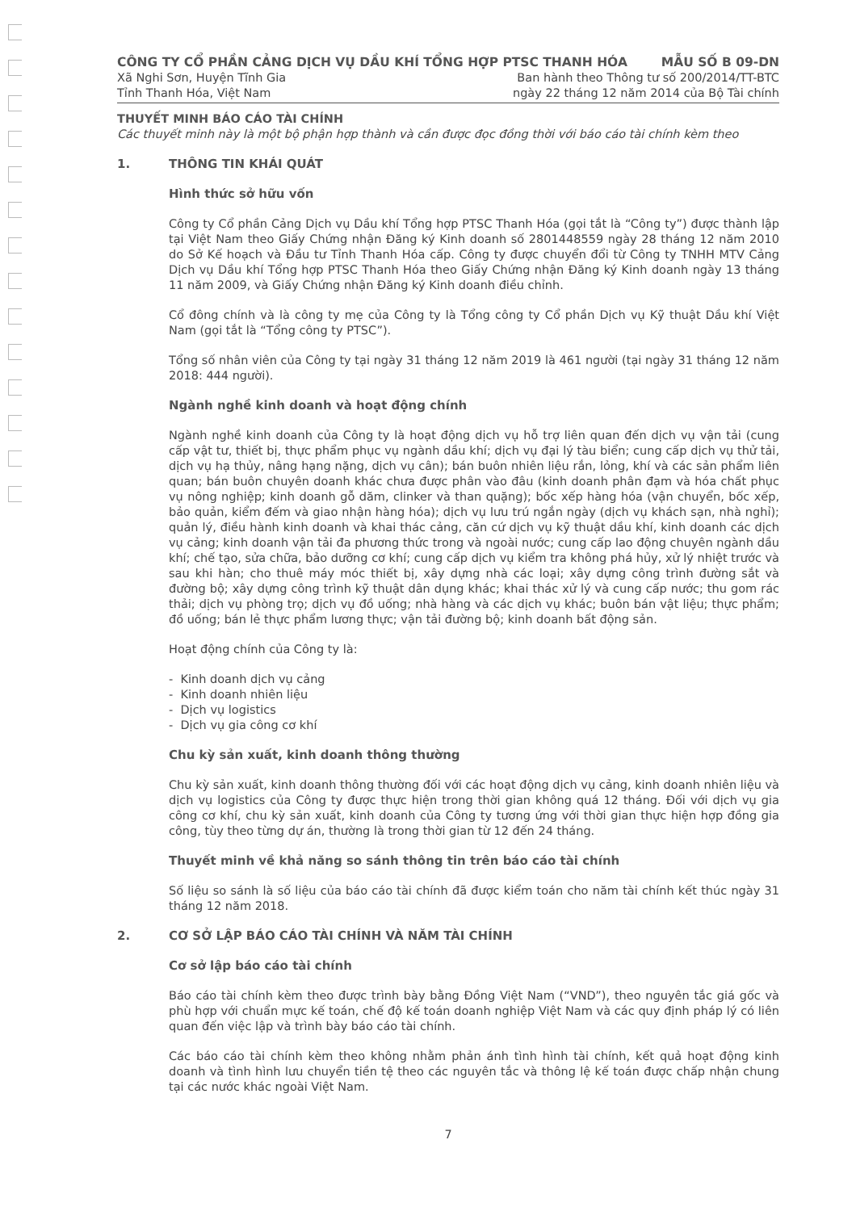CÔNG TY CỔ PHẦN CẢNG DỊCH VỤ DẦU KHÍ TỔNG HỢP PTSC THANH HÓA MẪU SỐ B 09-DN
Xã Nghi Sơn, Huyện Tĩnh Gia Ban hành theo Thông tư số 200/2014/TT-BTC
Tỉnh Thanh Hóa, Việt Nam ngày 22 tháng 12 năm 2014 của Bộ Tài chính
THUYẾT MINH BÁO CÁO TÀI CHÍNH
Các thuyết minh này là một bộ phận hợp thành và cần được đọc đồng thời với báo cáo tài chính kèm theo
1. THÔNG TIN KHÁI QUÁT
Hình thức sở hữu vốn
Công ty Cổ phần Cảng Dịch vụ Dầu khí Tổng hợp PTSC Thanh Hóa (gọi tắt là “Công ty”) được thành lập tại Việt Nam theo Giấy Chứng nhận Đăng ký Kinh doanh số 2801448559 ngày 28 tháng 12 năm 2010 do Sở Kế hoạch và Đầu tư Tỉnh Thanh Hóa cấp. Công ty được chuyển đổi từ Công ty TNHH MTV Cảng Dịch vụ Dầu khí Tổng hợp PTSC Thanh Hóa theo Giấy Chứng nhận Đăng ký Kinh doanh ngày 13 tháng 11 năm 2009, và Giấy Chứng nhận Đăng ký Kinh doanh điều chỉnh.
Cổ đông chính và là công ty mẹ của Công ty là Tổng công ty Cổ phần Dịch vụ Kỹ thuật Dầu khí Việt Nam (gọi tắt là “Tổng công ty PTSC”).
Tổng số nhân viên của Công ty tại ngày 31 tháng 12 năm 2019 là 461 người (tại ngày 31 tháng 12 năm 2018: 444 người).
Ngành nghề kinh doanh và hoạt động chính
Ngành nghề kinh doanh của Công ty là hoạt động dịch vụ hỗ trợ liên quan đến dịch vụ vận tải (cung cấp vật tư, thiết bị, thực phẩm phục vụ ngành dầu khí; dịch vụ đại lý tàu biển; cung cấp dịch vụ thử tải, dịch vụ hạ thủy, nâng hạng nặng, dịch vụ cân); bán buôn nhiên liệu rắn, lỏng, khí và các sản phẩm liên quan; bán buôn chuyên doanh khác chưa được phân vào đâu (kinh doanh phân đạm và hóa chất phục vụ nông nghiệp; kinh doanh gỗ dăm, clinker và than quặng); bốc xếp hàng hóa (vận chuyển, bốc xếp, bảo quản, kiểm đếm và giao nhận hàng hóa); dịch vụ lưu trú ngắn ngày (dịch vụ khách sạn, nhà nghỉ); quản lý, điều hành kinh doanh và khai thác cảng, căn cứ dịch vụ kỹ thuật dầu khí, kinh doanh các dịch vụ cảng; kinh doanh vận tải đa phương thức trong và ngoài nước; cung cấp lao động chuyên ngành dầu khí; chế tạo, sửa chữa, bảo dưỡng cơ khí; cung cấp dịch vụ kiểm tra không phá hủy, xử lý nhiệt trước và sau khi hàn; cho thuê máy móc thiết bị, xây dựng nhà các loại; xây dựng công trình đường sắt và đường bộ; xây dựng công trình kỹ thuật dân dụng khác; khai thác xử lý và cung cấp nước; thu gom rác thải; dịch vụ phòng trọ; dịch vụ đồ uống; nhà hàng và các dịch vụ khác; buôn bán vật liệu; thực phẩm; đồ uống; bán lẻ thực phẩm lương thực; vận tải đường bộ; kinh doanh bất động sản.
Hoạt động chính của Công ty là:
- Kinh doanh dịch vụ cảng
- Kinh doanh nhiên liệu
- Dịch vụ logistics
- Dịch vụ gia công cơ khí
Chu kỳ sản xuất, kinh doanh thông thường
Chu kỳ sản xuất, kinh doanh thông thường đối với các hoạt động dịch vụ cảng, kinh doanh nhiên liệu và dịch vụ logistics của Công ty được thực hiện trong thời gian không quá 12 tháng. Đối với dịch vụ gia công cơ khí, chu kỳ sản xuất, kinh doanh của Công ty tương ứng với thời gian thực hiện hợp đồng gia công, tùy theo từng dự án, thường là trong thời gian từ 12 đến 24 tháng.
Thuyết minh về khả năng so sánh thông tin trên báo cáo tài chính
Số liệu so sánh là số liệu của báo cáo tài chính đã được kiểm toán cho năm tài chính kết thúc ngày 31 tháng 12 năm 2018.
2. CƠ SỞ LẬP BÁO CÁO TÀI CHÍNH VÀ NĂM TÀI CHÍNH
Cơ sở lập báo cáo tài chính
Báo cáo tài chính kèm theo được trình bày bằng Đồng Việt Nam (“VND”), theo nguyên tắc giá gốc và phù hợp với chuẩn mực kế toán, chế độ kế toán doanh nghiệp Việt Nam và các quy định pháp lý có liên quan đến việc lập và trình bày báo cáo tài chính.
Các báo cáo tài chính kèm theo không nhằm phản ánh tình hình tài chính, kết quả hoạt động kinh doanh và tình hình lưu chuyển tiền tệ theo các nguyên tắc và thông lệ kế toán được chấp nhận chung tại các nước khác ngoài Việt Nam.
7